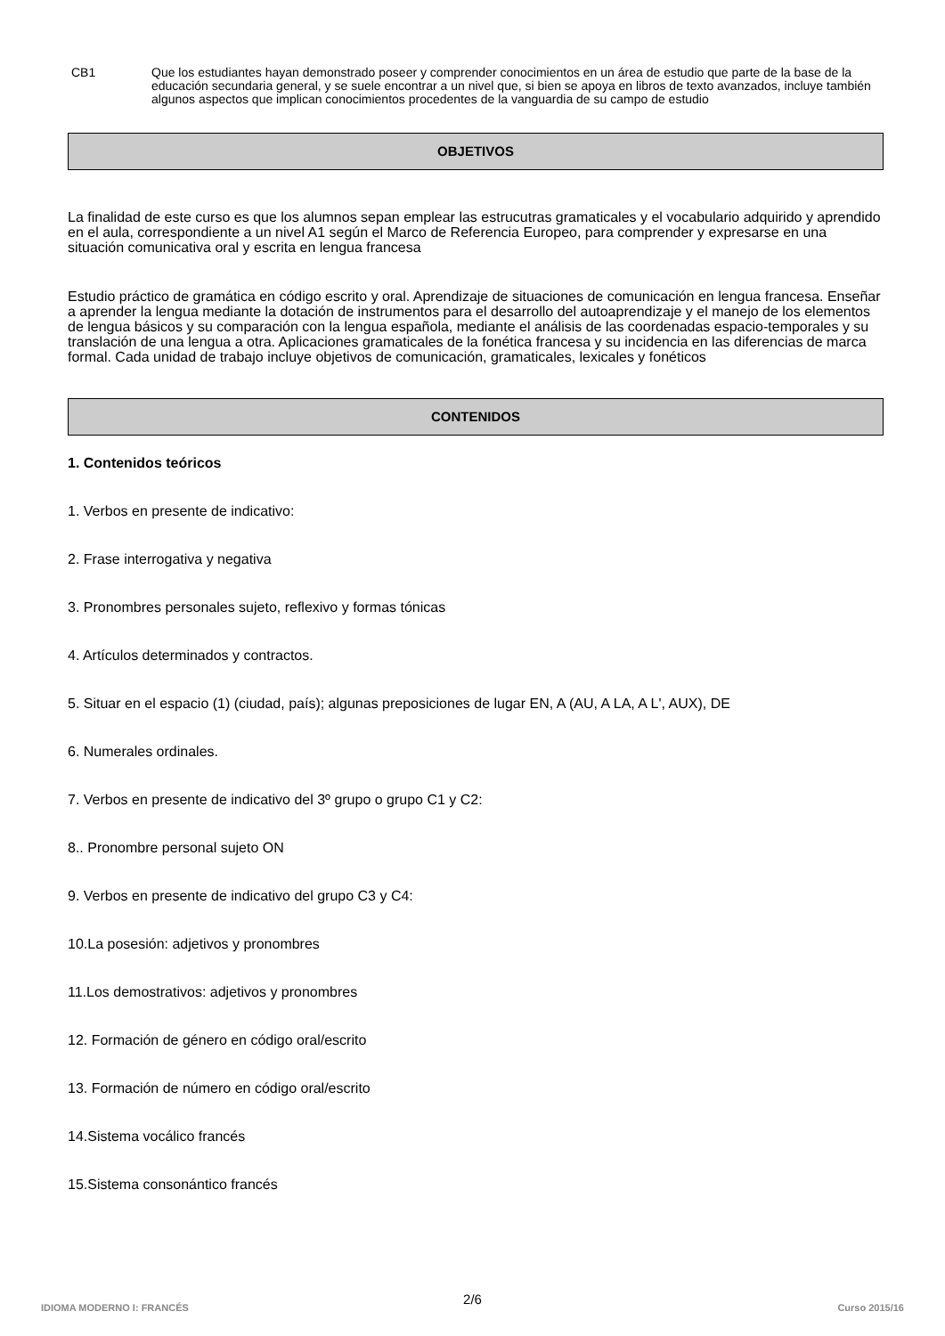CB1 Que los estudiantes hayan demonstrado poseer y comprender conocimientos en un área de estudio que parte de la base de la educación secundaria general, y se suele encontrar a un nivel que, si bien se apoya en libros de texto avanzados, incluye también algunos aspectos que implican conocimientos procedentes de la vanguardia de su campo de estudio
OBJETIVOS
La finalidad de este curso es que los alumnos sepan emplear las estrucutras gramaticales y el vocabulario adquirido y aprendido en el aula, correspondiente a un nivel A1 según el Marco de Referencia Europeo, para comprender y expresarse en una situación comunicativa oral y escrita en lengua francesa
Estudio práctico de gramática en código escrito y oral. Aprendizaje de situaciones de comunicación en lengua francesa. Enseñar a aprender la lengua mediante la dotación de instrumentos para el desarrollo del autoaprendizaje y el manejo de los elementos de lengua básicos y su comparación con la lengua española, mediante el análisis de las coordenadas espacio-temporales y su translación de una lengua a otra. Aplicaciones gramaticales de la fonética francesa y su incidencia en las diferencias de marca formal. Cada unidad de trabajo incluye objetivos de comunicación, gramaticales, lexicales y fonéticos
CONTENIDOS
1. Contenidos teóricos
1. Verbos en presente de indicativo:
2. Frase interrogativa y negativa
3. Pronombres personales sujeto, reflexivo y formas tónicas
4. Artículos determinados y contractos.
5. Situar en el espacio (1) (ciudad, país); algunas preposiciones de lugar EN, A (AU, A LA, A L', AUX), DE
6. Numerales ordinales.
7. Verbos en presente de indicativo del 3º grupo o grupo C1 y C2:
8.. Pronombre personal sujeto ON
9. Verbos en presente de indicativo del grupo C3 y C4:
10.La posesión: adjetivos y pronombres
11.Los demostrativos: adjetivos y pronombres
12. Formación de género en código oral/escrito
13. Formación de número en código oral/escrito
14.Sistema vocálico francés
15.Sistema consonántico francés
2/6
IDIOMA MODERNO I: FRANCÉS Curso 2015/16